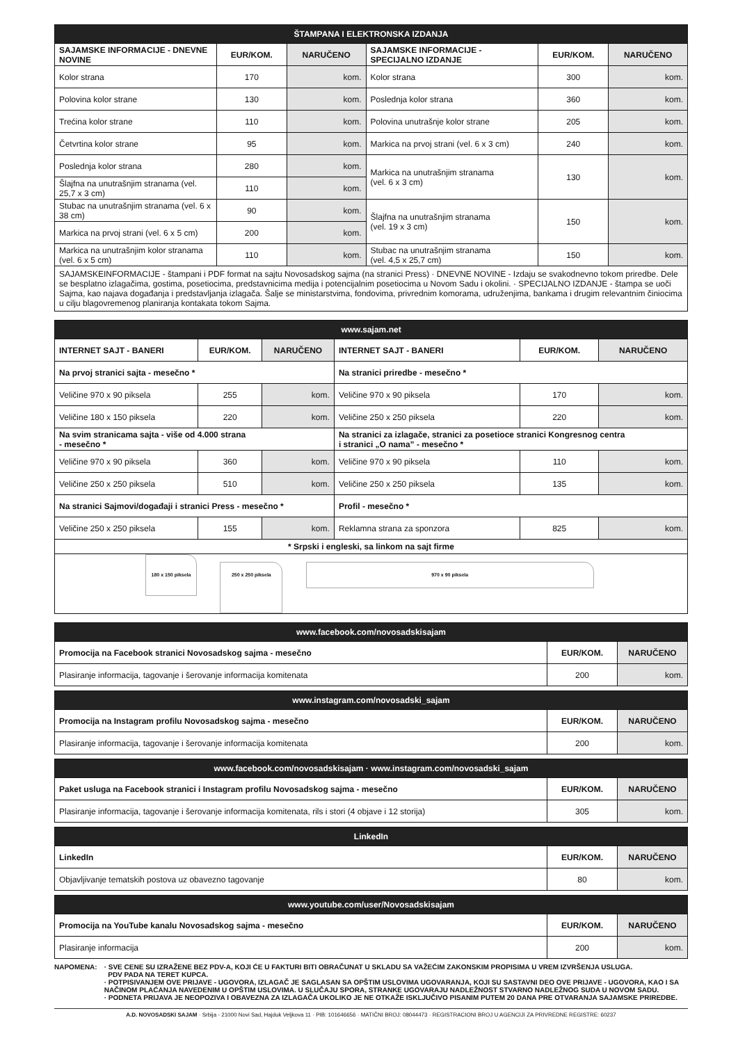| ŠTAMPANA I ELEKTRONSKA IZDANJA | | | | | |
| SAJAMSKE INFORMACIJE - DNEVNE NOVINE | EUR/KOM. | NARUČENO | SAJAMSKE INFORMACIJE - SPECIJALNO IZDANJE | EUR/KOM. | NARUČENO |
| Kolor strana | 170 | kom. | Kolor strana | 300 | kom. |
| Polovina kolor strane | 130 | kom. | Poslednja kolor strana | 360 | kom. |
| Trećina kolor strane | 110 | kom. | Polovina unutrašnje kolor strane | 205 | kom. |
| Četvrtina kolor strane | 95 | kom. | Markica na prvoj strani (vel. 6 x 3 cm) | 240 | kom. |
| Poslednja kolor strana | 280 | kom. | Markica na unutrašnjim stranama (vel. 6 x 3 cm) | 130 | kom. |
| Šlajfna na unutrašnjim stranama (vel. 25,7 x 3 cm) | 110 | kom. | | | |
| Stubac na unutrašnjim stranama (vel. 6 x 38 cm) | 90 | kom. | Šlajfna na unutrašnjim stranama (vel. 19 x 3 cm) | 150 | kom. |
| Markica na prvoj strani (vel. 6 x 5 cm) | 200 | kom. | | | |
| Markica na unutrašnjim kolor stranama (vel. 6 x 5 cm) | 110 | kom. | Stubac na unutrašnjim stranama (vel. 4,5 x 25,7 cm) | 150 | kom. |
| SAJAMSKEINFORMACIJE - štampani i PDF format na sajtu Novosadskog sajma (na stranici Press) · DNEVNE NOVINE - Izdaju se svakodnevno tokom priredbe. Dele se besplatno izlagačima, gostima, posetiocima, predstavnicima medija i potencijalnim posetiocima u Novom Sadu i okolini. · SPECIJALNO IZDANJE - štampa se uoči Sajma, kao najava događanja i predstavljanja izlagača. Šalje se ministarstvima, fondovima, privrednim komorama, udruženjima, bankama i drugim relevantnim činiocima u cilju blagovremenog planiranja kontakata tokom Sajma. | | | | | |
| www.sajam.net | | | | | |
| INTERNET SAJT - BANERI | EUR/KOM. | NARUČENO | INTERNET SAJT - BANERI | EUR/KOM. | NARUČENO |
| Na prvoj stranici sajta - mesečno * | | | Na stranici priredbe - mesečno * | | |
| Veličine 970 x 90 piksela | 255 | kom. | Veličine 970 x 90 piksela | 170 | kom. |
| Veličine 180 x 150 piksela | 220 | kom. | Veličine 250 x 250 piksela | 220 | kom. |
| Na svim stranicama sajta - više od 4.000 strana - mesečno * | | | Na stranici za izlagače, stranici za posetioce stranici Kongresnog centra i stranici „O nama” - mesečno * | | |
| Veličine 970 x 90 piksela | 360 | kom. | Veličine 970 x 90 piksela | 110 | kom. |
| Veličine 250 x 250 piksela | 510 | kom. | Veličine 250 x 250 piksela | 135 | kom. |
| Na stranici Sajmovi/događaji i stranici Press - mesečno * | | | Profil - mesečno * | | |
| Veličine 250 x 250 piksela | 155 | kom. | Reklamna strana za sponzora | 825 | kom. |
| * Srpski i engleski, sa linkom na sajt firme | | | | | |
| 180 x 150 piksela 250 x 250 piksela 970 x 90 piksela | | | | | |
| www.facebook.com/novosadskisajam | | |
| Promocija na Facebook stranici Novosadskog sajma - mesečno | EUR/KOM. | NARUČENO |
| Plasiranje informacija, tagovanje i šerovanje informacija komitenata | 200 | kom. |
| www.instagram.com/novosadski_sajam | | |
| Promocija na Instagram profilu Novosadskog sajma - mesečno | EUR/KOM. | NARUČENO |
| Plasiranje informacija, tagovanje i šerovanje informacija komitenata | 200 | kom. |
| www.facebook.com/novosadskisajam · www.instagram.com/novosadski_sajam | | |
| Paket usluga na Facebook stranici i Instagram profilu Novosadskog sajma - mesečno | EUR/KOM. | NARUČENO |
| Plasiranje informacija, tagovanje i šerovanje informacija komitenata, rils i stori (4 objave i 12 storija) | 305 | kom. |
| LinkedIn | | |
| LinkedIn | EUR/KOM. | NARUČENO |
| Objavljivanje tematskih postova uz obavezno tagovanje | 80 | kom. |
| www.youtube.com/user/Novosadskisajam | | |
| Promocija na YouTube kanalu Novosadskog sajma - mesečno | EUR/KOM. | NARUČENO |
| Plasiranje informacija | 200 | kom. |
NAPOMENA: · SVE CENE SU IZRAŽENE BEZ PDV-A, KOJI ĆE U FAKTURI BITI OBRAČUNAT U SKLADU SA VAŽEĆIM ZAKONSKIM PROPISIMA U VREM IZVRŠENJA USLUGA.
PDV PADA NA TERET KUPCA.
· POTPISIVANJEM OVE PRIJAVE - UGOVORA, IZLAGAČ JE SAGLASAN SA OPŠTIM USLOVIMA UGOVARANJA, KOJI SU SASTAVNI DEO OVE PRIJAVE - UGOVORA, KAO I SA NAČINOM PLAĆANJA NAVEDENIM U OPŠTIM USLOVIMA. U SLUČAJU SPORA, STRANKE UGOVARAJU NADLEŽNOST STVARNO NADLEŽNOG SUDA U NOVOM SADU.
· PODNETA PRIJAVA JE NEOPOZIVA I OBAVEZNA ZA IZLAGAČA UKOLIKO JE NE OTKAŽE ISKLJUČIVO PISANIM PUTEM 20 DANA PRE OTVARANJA SAJAMSKE PRIREDBE.
A.D. NOVOSADSKI SAJAM · Srbija - 21000 Novi Sad, Hajduk Veljkova 11 · PIB: 101646656 · MATIČNI BROJ: 08044473 · REGISTRACIONI BROJ U AGENCIJI ZA PRIVREDNE REGISTRE: 60237